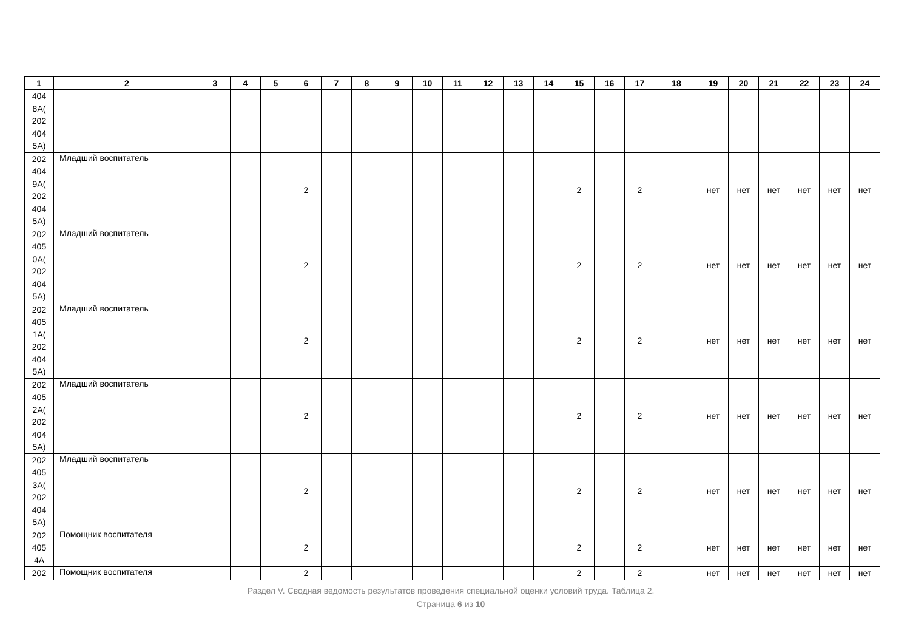| 1 | 2 | 3 | 4 | 5 | 6 | 7 | 8 | 9 | 10 | 11 | 12 | 13 | 14 | 15 | 16 | 17 | 18 | 19 | 20 | 21 | 22 | 23 | 24 |
| --- | --- | --- | --- | --- | --- | --- | --- | --- | --- | --- | --- | --- | --- | --- | --- | --- | --- | --- | --- | --- | --- | --- | --- |
| 404 8А( 202 404 5А) | | | | | | | | | | | | | | | | | | | | | | | |
| 202 404 9А( 202 404 5А) | Младший воспитатель | | | | 2 | | | | | | | | | 2 | | 2 | | нет | нет | нет | нет | нет | нет |
| 202 405 0А( 202 404 5А) | Младший воспитатель | | | | 2 | | | | | | | | | 2 | | 2 | | нет | нет | нет | нет | нет | нет |
| 202 405 1А( 202 404 5А) | Младший воспитатель | | | | 2 | | | | | | | | | 2 | | 2 | | нет | нет | нет | нет | нет | нет |
| 202 405 2А( 202 404 5А) | Младший воспитатель | | | | 2 | | | | | | | | | 2 | | 2 | | нет | нет | нет | нет | нет | нет |
| 202 405 3А( 202 404 5А) | Младший воспитатель | | | | 2 | | | | | | | | | 2 | | 2 | | нет | нет | нет | нет | нет | нет |
| 202 405 4А | Помощник воспитателя | | | | 2 | | | | | | | | | 2 | | 2 | | нет | нет | нет | нет | нет | нет |
| 202 | Помощник воспитателя | | | | 2 | | | | | | | | | 2 | | 2 | | нет | нет | нет | нет | нет | нет |
Раздел V. Сводная ведомость результатов проведения специальной оценки условий труда. Таблица 2.
Страница 6 из 10